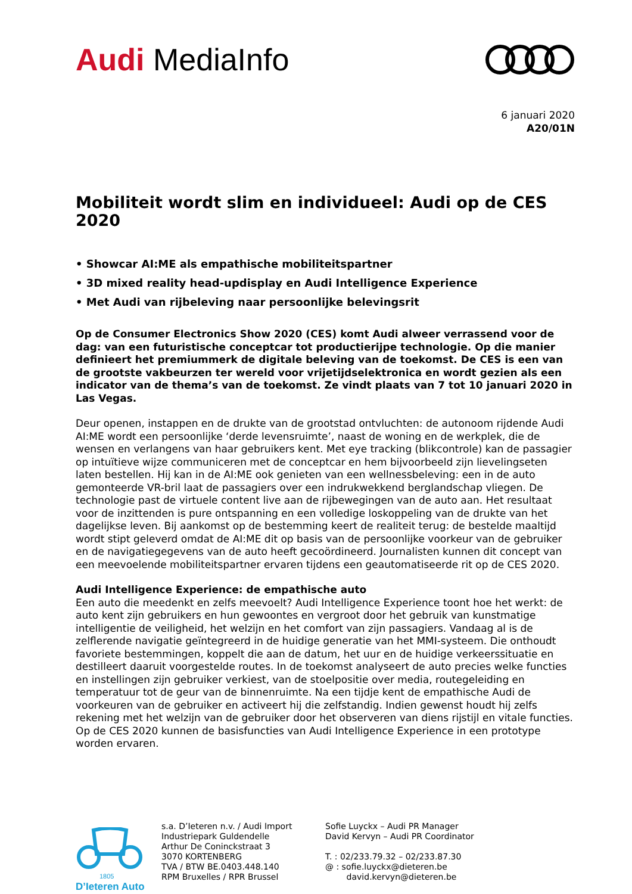Audi MediaInfo
6 januari 2020
A20/01N
Mobiliteit wordt slim en individueel: Audi op de CES 2020
• Showcar AI:ME als empathische mobiliteitspartner
• 3D mixed reality head-updisplay en Audi Intelligence Experience
• Met Audi van rijbeleving naar persoonlijke belevingsrit
Op de Consumer Electronics Show 2020 (CES) komt Audi alweer verrassend voor de dag: van een futuristische conceptcar tot productierijpe technologie. Op die manier definieert het premiummerk de digitale beleving van de toekomst. De CES is een van de grootste vakbeurzen ter wereld voor vrijetijdselektronica en wordt gezien als een indicator van de thema’s van de toekomst. Ze vindt plaats van 7 tot 10 januari 2020 in Las Vegas.
Deur openen, instappen en de drukte van de grootstad ontvluchten: de autonoom rijdende Audi AI:ME wordt een persoonlijke ‘derde levensruimte’, naast de woning en de werkplek, die de wensen en verlangens van haar gebruikers kent. Met eye tracking (blikcontrole) kan de passagier op intuïtieve wijze communiceren met de conceptcar en hem bijvoorbeeld zijn lievelingseten laten bestellen. Hij kan in de AI:ME ook genieten van een wellnessbeleving: een in de auto gemonteerde VR-bril laat de passagiers over een indrukwekkend berglandschap vliegen. De technologie past de virtuele content live aan de rijbewegingen van de auto aan. Het resultaat voor de inzittenden is pure ontspanning en een volledige loskoppeling van de drukte van het dagelijkse leven. Bij aankomst op de bestemming keert de realiteit terug: de bestelde maaltijd wordt stipt geleverd omdat de AI:ME dit op basis van de persoonlijke voorkeur van de gebruiker en de navigatiegegevens van de auto heeft gecoördineerd. Journalisten kunnen dit concept van een meevoelende mobiliteitspartner ervaren tijdens een geautomatiseerde rit op de CES 2020.
Audi Intelligence Experience: de empathische auto
Een auto die meedenkt en zelfs meevoelt? Audi Intelligence Experience toont hoe het werkt: de auto kent zijn gebruikers en hun gewoontes en vergroot door het gebruik van kunstmatige intelligentie de veiligheid, het welzijn en het comfort van zijn passagiers. Vandaag al is de zelflerende navigatie geïntegreerd in de huidige generatie van het MMI-systeem. Die onthoudt favoriete bestemmingen, koppelt die aan de datum, het uur en de huidige verkeerssituatie en destilleert daaruit voorgestelde routes. In de toekomst analyseert de auto precies welke functies en instellingen zijn gebruiker verkiest, van de stoelpositie over media, routegeleiding en temperatuur tot de geur van de binnenruimte. Na een tijdje kent de empathische Audi de voorkeuren van de gebruiker en activeert hij die zelfstandig. Indien gewenst houdt hij zelfs rekening met het welzijn van de gebruiker door het observeren van diens rijstijl en vitale functies. Op de CES 2020 kunnen de basisfuncties van Audi Intelligence Experience in een prototype worden ervaren.
1805
D’Ieteren Auto
s.a. D’Ieteren n.v. / Audi Import
Industriepark Guldendelle
Arthur De Coninckstraat 3
3070 KORTENBERG
TVA / BTW BE.0403.448.140
RPM Bruxelles / RPR Brussel
Sofie Luyckx – Audi PR Manager
David Kervyn – Audi PR Coordinator
T. : 02/233.79.32 – 02/233.87.30
@ : sofie.luyckx@dieteren.be
david.kervyn@dieteren.be